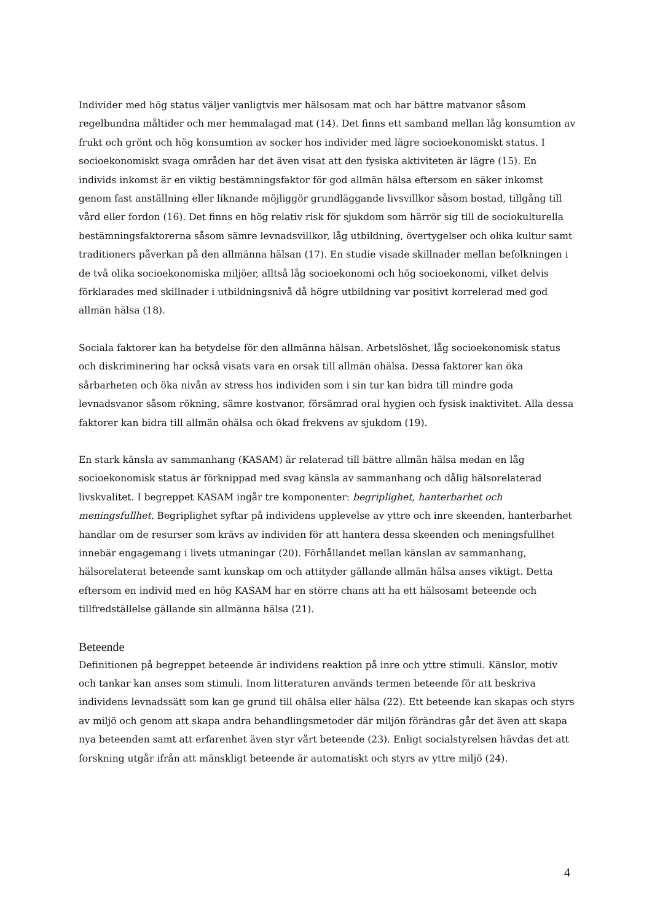Individer med hög status väljer vanligtvis mer hälsosam mat och har bättre matvanor såsom regelbundna måltider och mer hemmalagad mat (14). Det finns ett samband mellan låg konsumtion av frukt och grönt och hög konsumtion av socker hos individer med lägre socioekonomiskt status. I socioekonomiskt svaga områden har det även visat att den fysiska aktiviteten är lägre (15). En individs inkomst är en viktig bestämningsfaktor för god allmän hälsa eftersom en säker inkomst genom fast anställning eller liknande möjliggör grundläggande livsvillkor såsom bostad, tillgång till vård eller fordon (16). Det finns en hög relativ risk för sjukdom som härrör sig till de sociokulturella bestämningsfaktorerna såsom sämre levnadsvillkor, låg utbildning, övertygelser och olika kultur samt traditioners påverkan på den allmänna hälsan (17). En studie visade skillnader mellan befolkningen i de två olika socioekonomiska miljöer, alltså låg socioekonomi och hög socioekonomi, vilket delvis förklarades med skillnader i utbildningsnivå då högre utbildning var positivt korrelerad med god allmän hälsa (18).
Sociala faktorer kan ha betydelse för den allmänna hälsan. Arbetslöshet, låg socioekonomisk status och diskriminering har också visats vara en orsak till allmän ohälsa. Dessa faktorer kan öka sårbarheten och öka nivån av stress hos individen som i sin tur kan bidra till mindre goda levnadsvanor såsom rökning, sämre kostvanor, försämrad oral hygien och fysisk inaktivitet. Alla dessa faktorer kan bidra till allmän ohälsa och ökad frekvens av sjukdom (19).
En stark känsla av sammanhang (KASAM) är relaterad till bättre allmän hälsa medan en låg socioekonomisk status är förknippad med svag känsla av sammanhang och dålig hälsorelaterad livskvalitet. I begreppet KASAM ingår tre komponenter: begriplighet, hanterbarhet och meningsfullhet. Begriplighet syftar på individens upplevelse av yttre och inre skeenden, hanterbarhet handlar om de resurser som krävs av individen för att hantera dessa skeenden och meningsfullhet innebär engagemang i livets utmaningar (20). Förhållandet mellan känslan av sammanhang, hälsorelaterat beteende samt kunskap om och attityder gällande allmän hälsa anses viktigt. Detta eftersom en individ med en hög KASAM har en större chans att ha ett hälsosamt beteende och tillfredställelse gällande sin allmänna hälsa (21).
Beteende
Definitionen på begreppet beteende är individens reaktion på inre och yttre stimuli. Känslor, motiv och tankar kan anses som stimuli. Inom litteraturen används termen beteende för att beskriva individens levnadssätt som kan ge grund till ohälsa eller hälsa (22). Ett beteende kan skapas och styrs av miljö och genom att skapa andra behandlingsmetoder där miljön förändras går det även att skapa nya beteenden samt att erfarenhet även styr vårt beteende (23). Enligt socialstyrelsen hävdas det att forskning utgår ifrån att mänskligt beteende är automatiskt och styrs av yttre miljö (24).
4